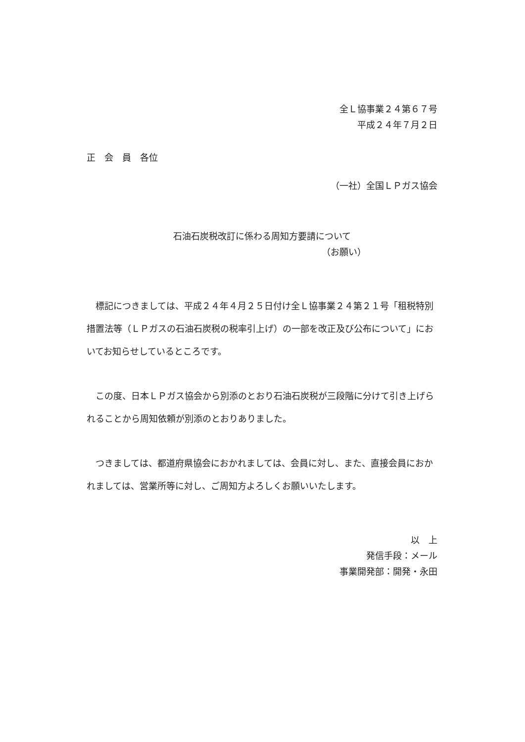全Ｌ協事業２４第６７号
平成２４年７月２日
正　会　員　各位
（一社）全国ＬＰガス協会
石油石炭税改訂に係わる周知方要請について
（お願い）
標記につきましては、平成２４年４月２５日付け全Ｌ協事業２４第２１号「租税特別措置法等（ＬＰガスの石油石炭税の税率引上げ）の一部を改正及び公布について」においてお知らせしているところです。
この度、日本ＬＰガス協会から別添のとおり石油石炭税が三段階に分けて引き上げられることから周知依頼が別添のとおりありました。
つきましては、都道府県協会におかれましては、会員に対し、また、直接会員におかれましては、営業所等に対し、ご周知方よろしくお願いいたします。
以　上
発信手段：メール
事業開発部：開発・永田